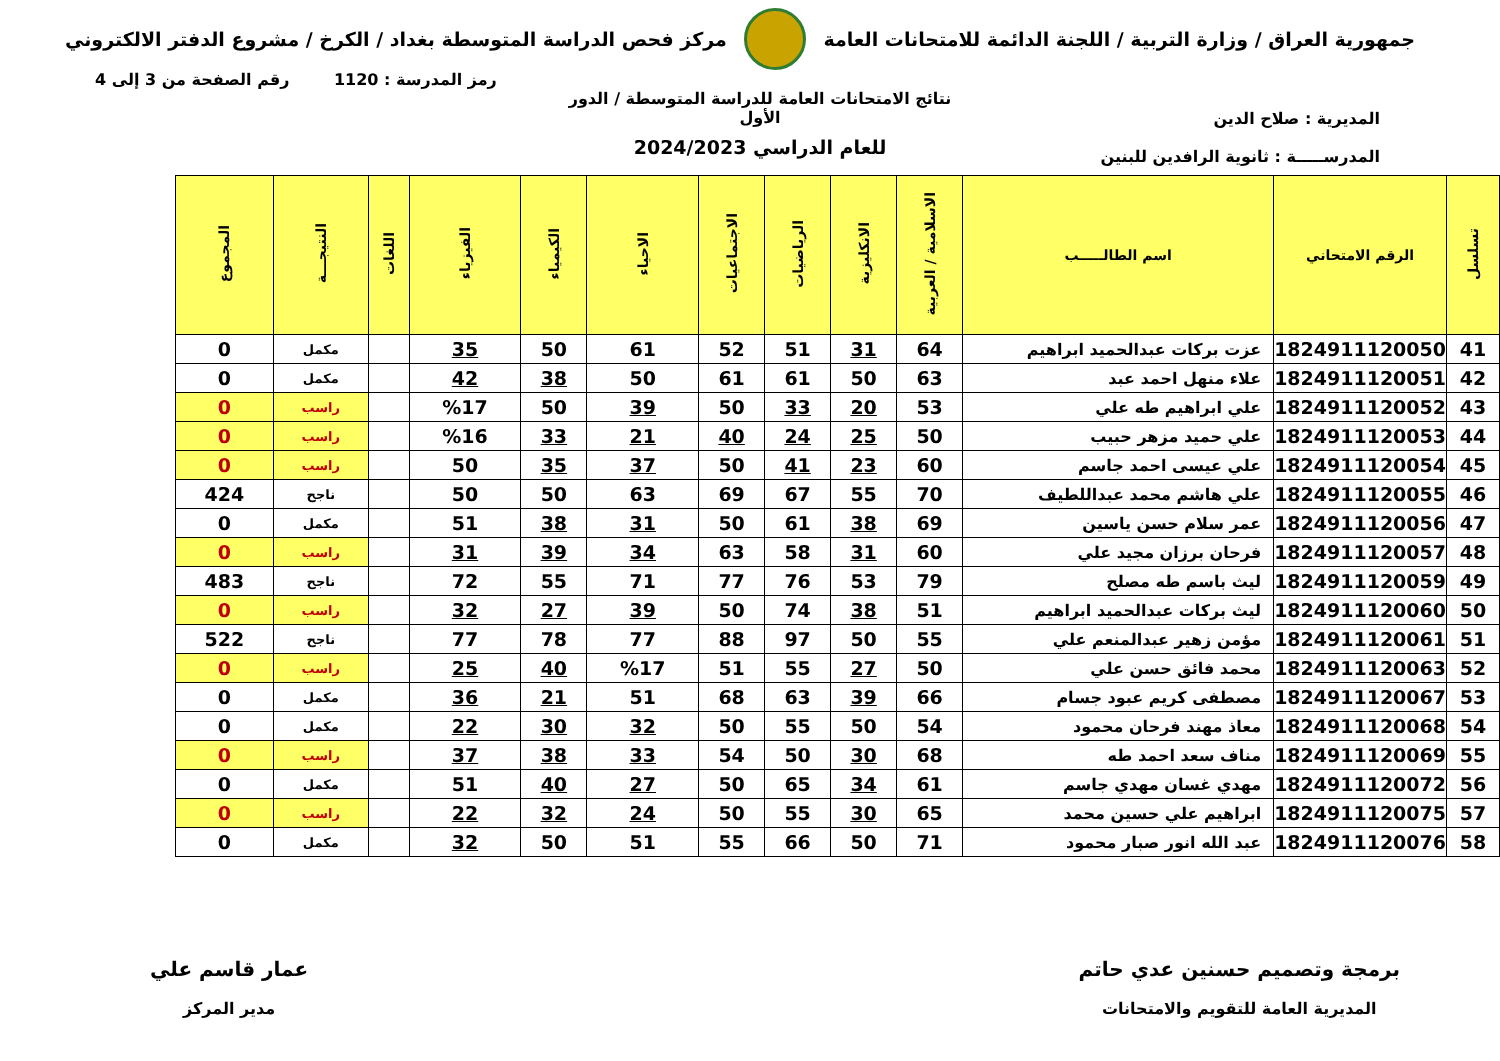جمهورية العراق / وزارة التربية / اللجنة الدائمة للامتحانات العامة
مركز فحص الدراسة المتوسطة بغداد / الكرخ / مشروع الدفتر الالكتروني
رمز المدرسة : 1120 رقم الصفحة من 3 إلى 4
المديرية : صلاح الدين
المدرســـــة : ثانوية الرافدين للبنين
نتائج الامتحانات العامة للدراسة المتوسطة / الدور الأول
للعام الدراسي 2024/2023
| تسلسل | الرقم الامتحاني | اسم الطالـــــب | الاسلامية / العربية | الانكليزية | الرياضيات | الاجتماعيات | الاحياء | الكيمياء | الفيزياء | اللغات | النتيجـــة | المجموع |
| --- | --- | --- | --- | --- | --- | --- | --- | --- | --- | --- | --- | --- |
| 41 | 1824911120050 | عزت بركات عبدالحميد ابراهيم | 64 | 31 | 51 | 52 | 61 | 50 | 35 | | مكمل | 0 |
| 42 | 1824911120051 | علاء منهل احمد عبد | 63 | 50 | 61 | 61 | 50 | 38 | 42 | | مكمل | 0 |
| 43 | 1824911120052 | علي ابراهيم طه علي | 53 | 20 | 33 | 50 | 39 | 50 | %17 | | راسب | 0 |
| 44 | 1824911120053 | علي حميد مزهر حبيب | 50 | 25 | 24 | 40 | 21 | 33 | %16 | | راسب | 0 |
| 45 | 1824911120054 | علي عيسى احمد جاسم | 60 | 23 | 41 | 50 | 37 | 35 | 50 | | راسب | 0 |
| 46 | 1824911120055 | علي هاشم محمد عبداللطيف | 70 | 55 | 67 | 69 | 63 | 50 | 50 | | ناجح | 424 |
| 47 | 1824911120056 | عمر سلام حسن ياسين | 69 | 38 | 61 | 50 | 31 | 38 | 51 | | مكمل | 0 |
| 48 | 1824911120057 | فرحان برزان مجيد علي | 60 | 31 | 58 | 63 | 34 | 39 | 31 | | راسب | 0 |
| 49 | 1824911120059 | ليث باسم طه مصلح | 79 | 53 | 76 | 77 | 71 | 55 | 72 | | ناجح | 483 |
| 50 | 1824911120060 | ليث بركات عبدالحميد ابراهيم | 51 | 38 | 74 | 50 | 39 | 27 | 32 | | راسب | 0 |
| 51 | 1824911120061 | مؤمن زهير عبدالمنعم علي | 55 | 50 | 97 | 88 | 77 | 78 | 77 | | ناجح | 522 |
| 52 | 1824911120063 | محمد فائق حسن علي | 50 | 27 | 55 | 51 | %17 | 40 | 25 | | راسب | 0 |
| 53 | 1824911120067 | مصطفى كريم عبود جسام | 66 | 39 | 63 | 68 | 51 | 21 | 36 | | مكمل | 0 |
| 54 | 1824911120068 | معاذ مهند فرحان محمود | 54 | 50 | 55 | 50 | 32 | 30 | 22 | | مكمل | 0 |
| 55 | 1824911120069 | مناف سعد احمد طه | 68 | 30 | 50 | 54 | 33 | 38 | 37 | | راسب | 0 |
| 56 | 1824911120072 | مهدي غسان مهدي جاسم | 61 | 34 | 65 | 50 | 27 | 40 | 51 | | مكمل | 0 |
| 57 | 1824911120075 | ابراهيم علي حسين محمد | 65 | 30 | 55 | 50 | 24 | 32 | 22 | | راسب | 0 |
| 58 | 1824911120076 | عبد الله انور صبار محمود | 71 | 50 | 66 | 55 | 51 | 50 | 32 | | مكمل | 0 |
برمجة وتصميم حسنين عدي حاتم
المديرية العامة للتقويم والامتحانات
عمار قاسم علي
مدير المركز